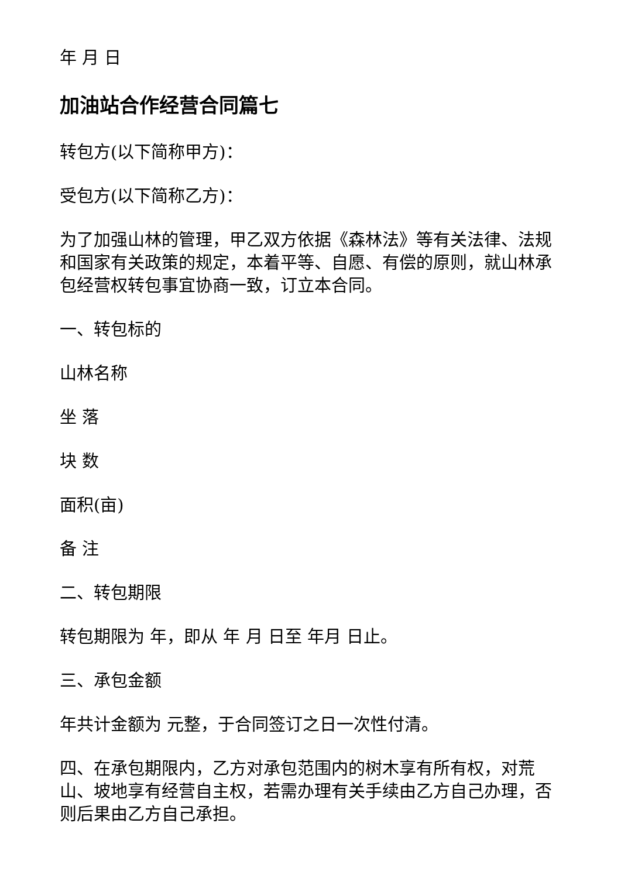年 月 日
加油站合作经营合同篇七
转包方(以下简称甲方)：
受包方(以下简称乙方)：
为了加强山林的管理，甲乙双方依据《森林法》等有关法律、法规和国家有关政策的规定，本着平等、自愿、有偿的原则，就山林承包经营权转包事宜协商一致，订立本合同。
一、转包标的
山林名称
坐 落
块 数
面积(亩)
备 注
二、转包期限
转包期限为 年，即从 年 月 日至 年月 日止。
三、承包金额
年共计金额为 元整，于合同签订之日一次性付清。
四、在承包期限内，乙方对承包范围内的树木享有所有权，对荒山、坡地享有经营自主权，若需办理有关手续由乙方自己办理，否则后果由乙方自己承担。